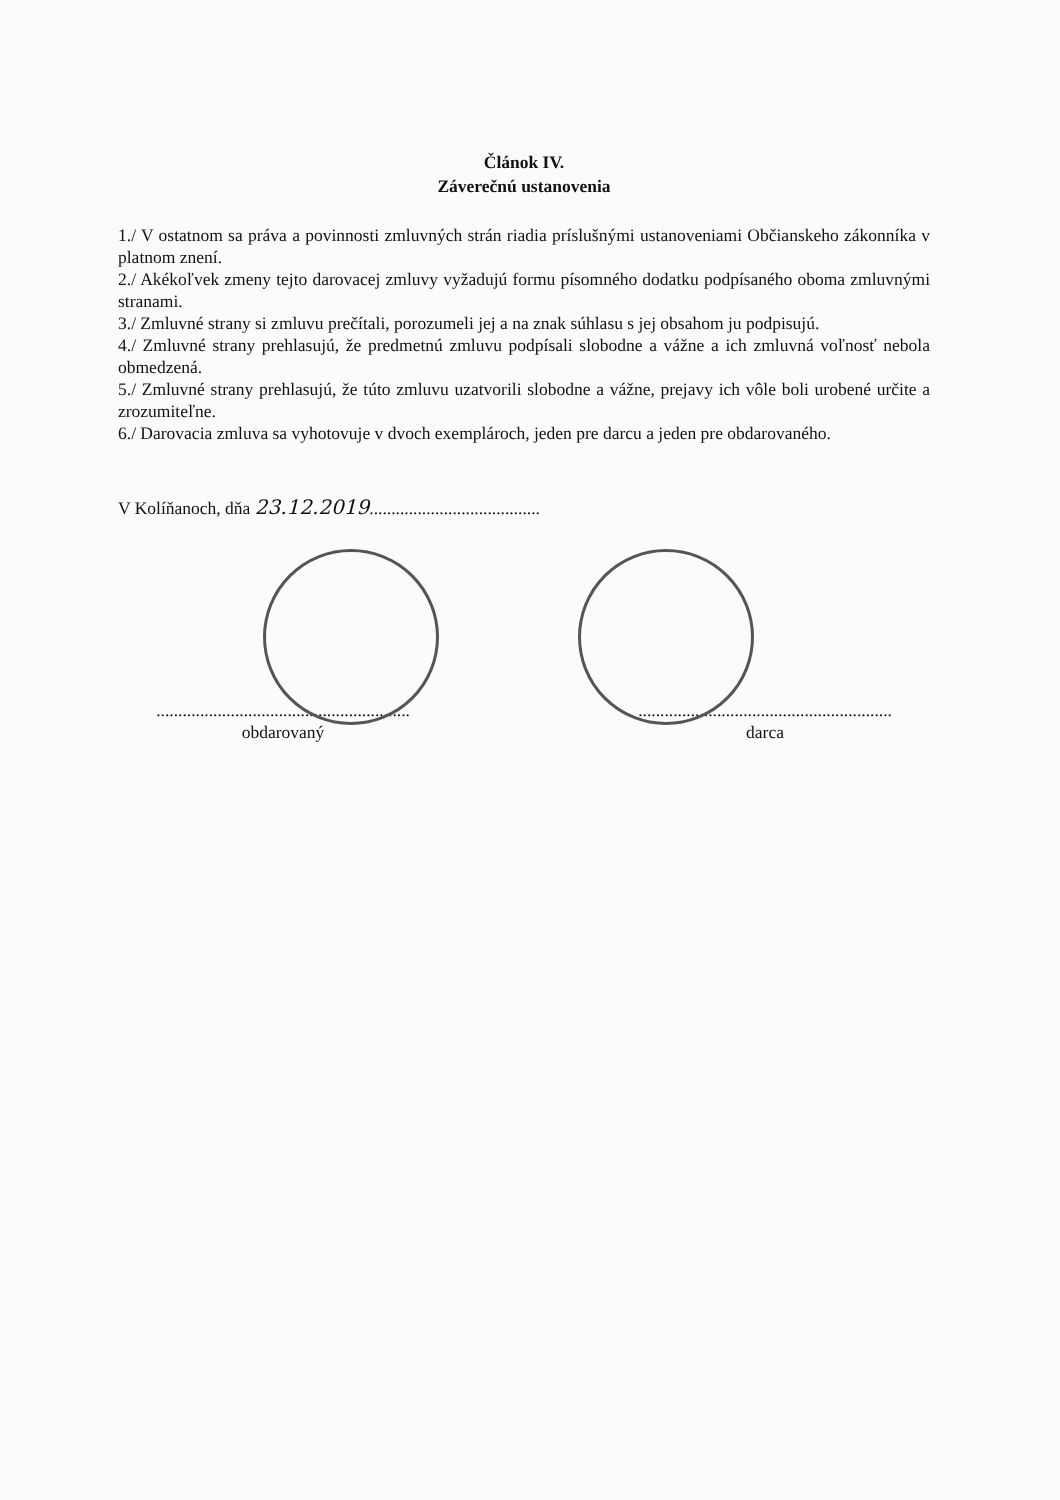Článok IV.
Záverečnú ustanovenia
1./ V ostatnom sa práva a povinnosti zmluvných strán riadia príslušnými ustanoveniami Občianskeho zákonníka v platnom znení.
2./ Akékoľvek zmeny tejto darovacej zmluvy vyžadujú formu písomného dodatku podpísaného oboma zmluvnými stranami.
3./ Zmluvné strany si zmluvu prečítali, porozumeli jej a na znak súhlasu s jej obsahom ju podpisujú.
4./ Zmluvné strany prehlasujú, že predmetnú zmluvu podpísali slobodne a vážne a ich zmluvná voľnosť nebola obmedzená.
5./ Zmluvné strany prehlasujú, že túto zmluvu uzatvorili slobodne a vážne, prejavy ich vôle boli urobené určite a zrozumiteľne.
6./ Darovacia zmluva sa vyhotovuje v dvoch exemplároch, jeden pre darcu a jeden pre obdarovaného.
V Kolíňanoch, dňa 23.12.2019.......................................
..........................................................
obdarovaný
..........................................................
darca